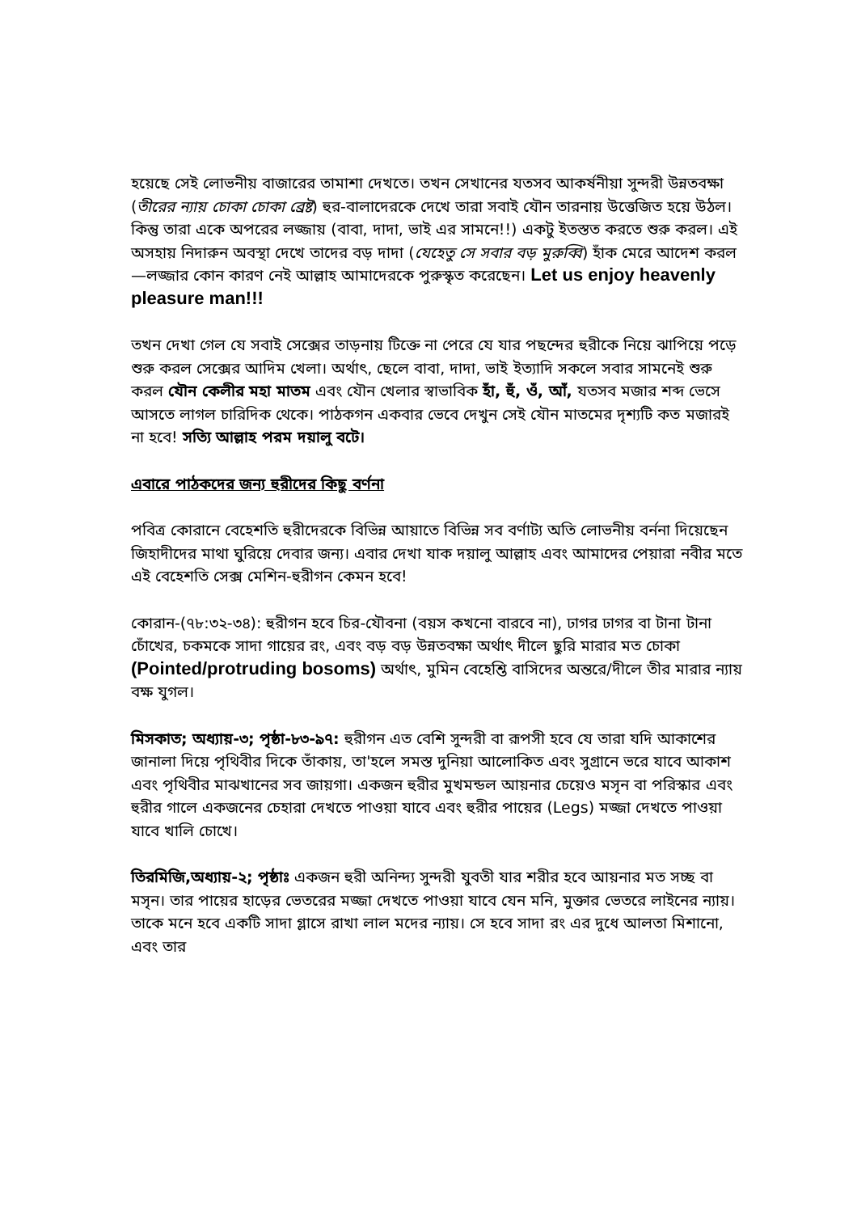হয়েছে সেই লোভনীয় বাজারের তামাশা দেখতে। তখন সেখানের যতসব আকর্ষনীয়া সুন্দরী উন্নতবক্ষা (তীরের ন্যায় চোকা চোকা ব্রেষ্ট) হুর-বালাদেরকে দেখে তারা সবাই যৌন তারনায় উত্তেজিত হয়ে উঠল। কিন্তু তারা একে অপরের লজ্জায় (বাবা, দাদা, ভাই এর সামনে!!) একটু ইতস্তত করতে শুরু করল। এই অসহায় নিদারুন অবস্থা দেখে তাদের বড় দাদা (যেহেতু সে সবার বড় মুরুব্বি) হাঁক মেরে আদেশ করল—লজ্জার কোন কারণ নেই আল্লাহ আমাদেরকে পুরুস্কৃত করেছেন। Let us enjoy heavenly pleasure man!!!
তখন দেখা গেল যে সবাই সেক্সের তাড়নায় টিক্তে না পেরে যে যার পছন্দের হুরীকে নিয়ে ঝাপিয়ে পড়ে শুরু করল সেক্সের আদিম খেলা। অর্থাৎ, ছেলে বাবা, দাদা, ভাই ইত্যাদি সকলে সবার সামনেই শুরু করল যৌন কেলীর মহা মাতম এবং যৌন খেলার স্বাভাবিক হাঁ, হুঁ, ওঁ, আঁ, যতসব মজার শব্দ ভেসে আসতে লাগল চারিদিক থেকে। পাঠকগন একবার ভেবে দেখুন সেই যৌন মাতমের দৃশ্যটি কত মজারই না হবে! সত্যি আল্লাহ পরম দয়ালু বটে।
এবারে পাঠকদের জন্য হুরীদের কিছু বর্ণনা
পবিত্র কোরানে বেহেশতি হুরীদেরকে বিভিন্ন আয়াতে বিভিন্ন সব বর্ণাট্য অতি লোভনীয় বর্ননা দিয়েছেন জিহাদীদের মাথা ঘুরিয়ে দেবার জন্য। এবার দেখা যাক দয়ালু আল্লাহ এবং আমাদের পেয়ারা নবীর মতে এই বেহেশতি সেক্স মেশিন-হুরীগন কেমন হবে!
কোরান-(৭৮:৩২-৩৪): হুরীগন হবে চির-যৌবনা (বয়স কখনো বারবে না), ঢাগর ঢাগর বা টানা টানা চোঁখের, চকমকে সাদা গায়ের রং, এবং বড় বড় উন্নতবক্ষা অর্থাৎ দীলে ছুরি মারার মত চোকা (Pointed/protruding bosoms) অর্থাৎ, মুমিন বেহেশ্তি বাসিদের অন্তরে/দীলে তীর মারার ন্যায় বক্ষ যুগল।
মিসকাত; অধ্যায়-৩; পৃষ্ঠা-৮৩-৯৭: হুরীগন এত বেশি সুন্দরী বা রূপসী হবে যে তারা যদি আকাশের জানালা দিয়ে পৃথিবীর দিকে তাঁকায়, তা'হলে সমস্ত দুনিয়া আলোকিত এবং সুগ্রানে ভরে যাবে আকাশ এবং পৃথিবীর মাঝখানের সব জায়গা। একজন হুরীর মুখমন্ডল আয়নার চেয়েও মসৃন বা পরিস্কার এবং হুরীর গালে একজনের চেহারা দেখতে পাওয়া যাবে এবং হুরীর পায়ের (Legs) মজ্জা দেখতে পাওয়া যাবে খালি চোখে।
তিরমিজি,অধ্যায়-২; পৃষ্ঠাঃ একজন হুরী অনিন্দ্য সুন্দরী যুবতী যার শরীর হবে আয়নার মত সচ্ছ বা মসৃন। তার পায়ের হাড়ের ভেতরের মজ্জা দেখতে পাওয়া যাবে যেন মনি, মুক্তার ভেতরে লাইনের ন্যায়। তাকে মনে হবে একটি সাদা গ্লাসে রাখা লাল মদের ন্যায়। সে হবে সাদা রং এর দুধে আলতা মিশানো, এবং তার